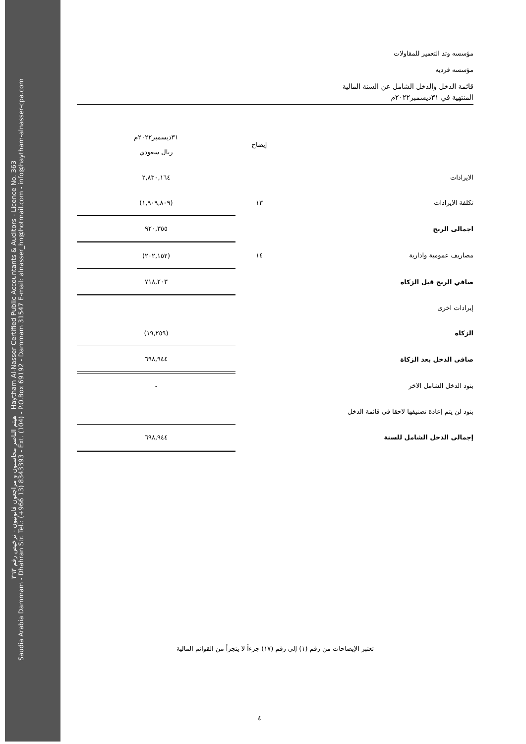هيثم الناصر محاسبون و مراجعون قانونيون - ترخيص رقم ٣٦٣ Haytham Al-Nasser Certified Public Accountants & Auditors - Licence No. 363
Saudia Arabia Dammam - Dhahran Str. Tel.: (+966 13) 8343393 - Ext. (104) - P.O.Box 69192 - Dammam 31547 E-mail: alnasser_hn@hotmail.com - info@haytham-alnasser-cpa.com
مؤسسه وتد التعمير للمقاولات
مؤسسه فرديه
قائمة الدخل والدخل الشامل عن السنة المالية
المنتهية في ٣١ديسمبر٢٠٢٢م
| | إيضاح | ٣١ديسمبر٢٠٢٢م ريال سعودي |
| --- | --- | --- |
| الايرادات | | ٢,٨٣٠,١٦٤ |
| تكلفة الايرادات | ١٣ | (١,٩٠٩,٨٠٩) |
| اجمالى الربح | | ٩٢٠,٣٥٥ |
| مصاريف عمومية وادارية | ١٤ | (٢٠٢,١٥٢) |
| صافي الربح قبل الزكاه | | ٧١٨,٢٠٣ |
| إيرادات اخرى | | |
| الزكاه | | (١٩,٢٥٩) |
| صافى الدخل بعد الزكاة | | ٦٩٨,٩٤٤ |
| بنود الدخل الشامل الاخر | | - |
| بنود لن يتم إعادة تصنيفها لاحقا فى قائمة الدخل | | |
| إجمالى الدخل الشامل للسنة | | ٦٩٨,٩٤٤ |
تعتبر الإيضاحات من رقم (١) إلى رقم (١٧) جزءاً لا يتجزأ من القوائم المالية
٤